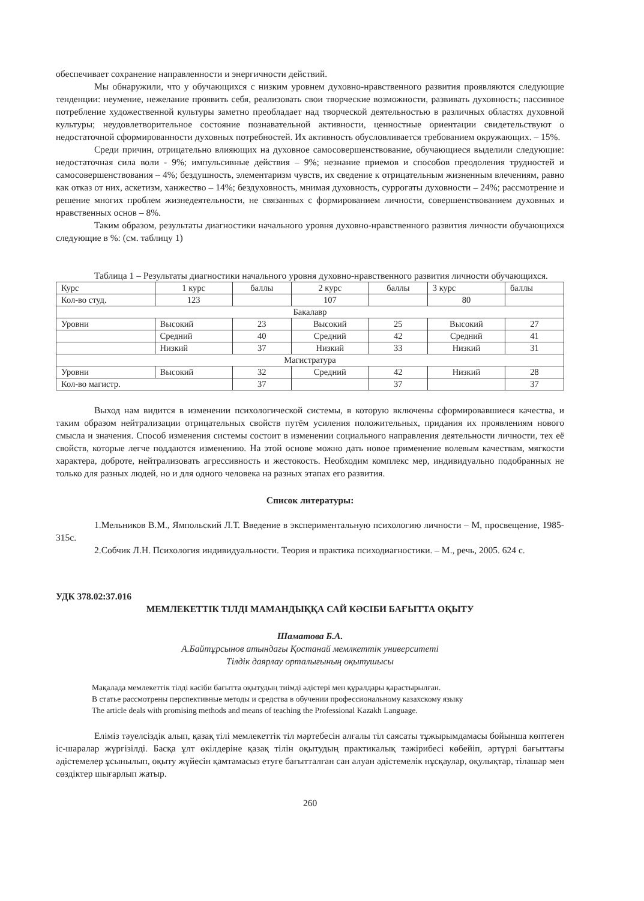обеспечивает сохранение направленности и энергичности действий.
Мы обнаружили, что у обучающихся с низким уровнем духовно-нравственного развития проявляются следующие тенденции: неумение, нежелание проявить себя, реализовать свои творческие возможности, развивать духовность; пассивное потребление художественной культуры заметно преобладает над творческой деятельностью в различных областях духовной культуры; неудовлетворительное состояние познавательной активности, ценностные ориентации свидетельствуют о недостаточной сформированности духовных потребностей. Их активность обусловливается требованием окружающих. – 15%.
Среди причин, отрицательно влияющих на духовное самосовершенствование, обучающиеся выделили следующие: недостаточная сила воли - 9%; импульсивные действия – 9%; незнание приемов и способов преодоления трудностей и самосовершенствования – 4%; бездушность, элементаризм чувств, их сведение к отрицательным жизненным влечениям, равно как отказ от них, аскетизм, ханжество – 14%; бездуховность, мнимая духовность, суррогаты духовности – 24%; рассмотрение и решение многих проблем жизнедеятельности, не связанных с формированием личности, совершенствованием духовных и нравственных основ – 8%.
Таким образом, результаты диагностики начального уровня духовно-нравственного развития личности обучающихся следующие в %: (см. таблицу 1)
Таблица 1 – Результаты диагностики начального уровня духовно-нравственного развития личности обучающихся.
| Курс | 1 курс | баллы | 2 курс | баллы | 3 курс | баллы |
| Кол-во студ. | 123 | | 107 | | 80 | |
| Бакалавр | | | | | | |
| Уровни | Высокий | 23 | Высокий | 25 | Высокий | 27 |
| | Средний | 40 | Средний | 42 | Средний | 41 |
| | Низкий | 37 | Низкий | 33 | Низкий | 31 |
| Магистратура | | | | | | |
| Уровни | Высокий | 32 | Средний | 42 | Низкий | 28 |
| Кол-во магистр. | | 37 | | 37 | | 37 |
Выход нам видится в изменении психологической системы, в которую включены сформировавшиеся качества, и таким образом нейтрализации отрицательных свойств путём усиления положительных, придания их проявлениям нового смысла и значения. Способ изменения системы состоит в изменении социального направления деятельности личности, тех её свойств, которые легче поддаются изменению. На этой основе можно дать новое применение волевым качествам, мягкости характера, доброте, нейтрализовать агрессивность и жестокость. Необходим комплекс мер, индивидуально подобранных не только для разных людей, но и для одного человека на разных этапах его развития.
Список литературы:
1.Мельников В.М., Ямпольский Л.Т. Введение в экспериментальную психологию личности – М, просвещение, 1985- 315с.
2.Собчик Л.Н. Психология индивидуальности. Теория и практика психодиагностики. – М., речь, 2005. 624 с.
УДК 378.02:37.016
МЕМЛЕКЕТТІК ТІЛДІ МАМАНДЫҚҚА САЙ КӘСІБИ БАҒЫТТА ОҚЫТУ
Шаматова Б.А.
А.Байтұрсынов атындағы Қостанай мемлкеттік университеті
Тілдік даярлау орталығының оқытушысы
Мақалада мемлекеттік тілді кәсіби бағытта оқытудың тиімді әдістері мен құралдары қарастырылған.
В статье рассмотрены перспективные методы и средства в обучении профессиональному казахскому языку
The article deals with promising methods and means of teaching the Professional Kazakh Language.
Еліміз тәуелсіздік алып, қазақ тілі мемлекеттік тіл мәртебесін алғалы тіл саясаты тұжырымдамасы бойынша көптеген іс-шаралар жүргізілді. Басқа ұлт өкілдеріне қазақ тілін оқытудың практикалық тәжірибесі көбейіп, әртүрлі бағыттағы әдістемелер ұсынылып, оқыту жүйесін қамтамасыз етуге бағытталған сан алуан әдістемелік нұсқаулар, оқулықтар, тілашар мен сөздіктер шығарлып жатыр.
260